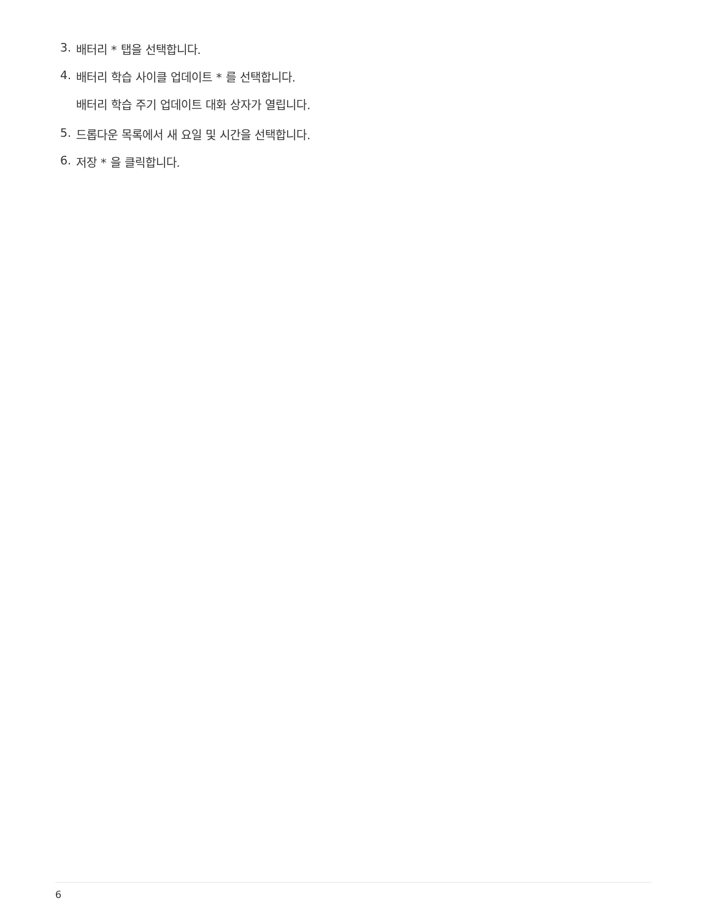3. 배터리 * 탭을 선택합니다.
4. 배터리 학습 사이클 업데이트 * 를 선택합니다.
배터리 학습 주기 업데이트 대화 상자가 열립니다.
5. 드롭다운 목록에서 새 요일 및 시간을 선택합니다.
6. 저장 * 을 클릭합니다.
6